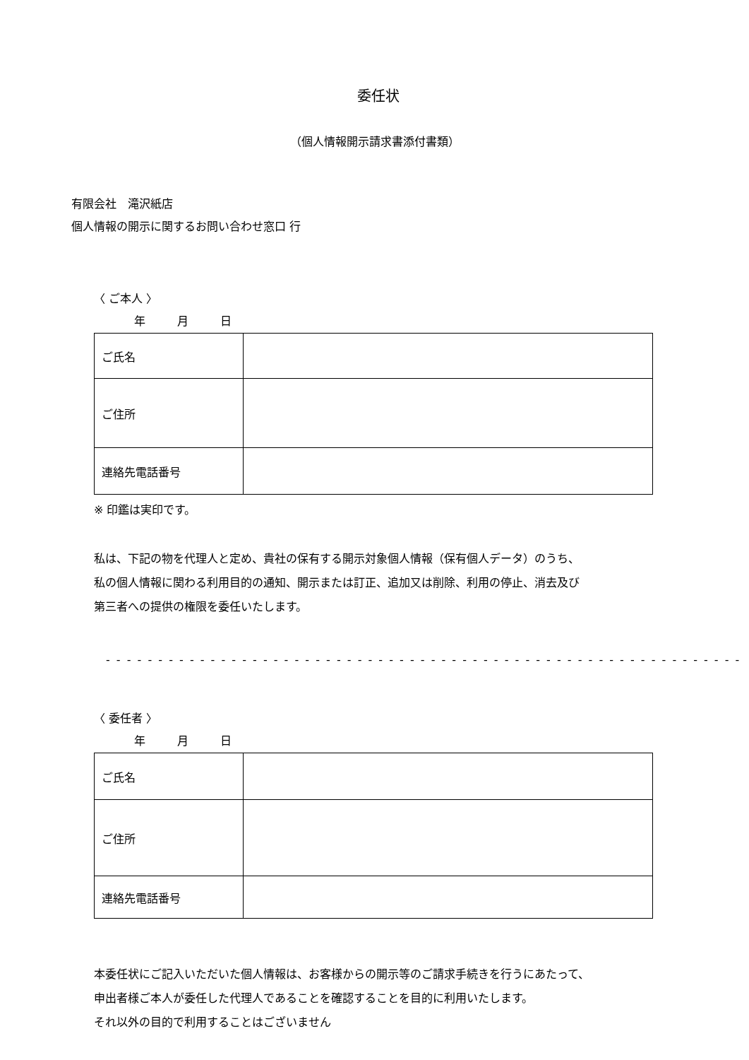委任状
（個人情報開示請求書添付書類）
有限会社　滝沢紙店
個人情報の開示に関するお問い合わせ窓口 行
〈 ご本人 〉
年 月 日
| ご氏名 | |
| ご住所 | |
| 連絡先電話番号 | |
※ 印鑑は実印です。
私は、下記の物を代理人と定め、貴社の保有する開示対象個人情報（保有個人データ）のうち、
私の個人情報に関わる利用目的の通知、開示または訂正、追加又は削除、利用の停止、消去及び
第三者への提供の権限を委任いたします。
- - - - - - - - - - - - - - - - - - - - - - - - - - - - - - - - - - - - - - - - - - - - - - - - - - - - - - - - - - - - -
〈 委任者 〉
年 月 日
| ご氏名 | |
| ご住所 | |
| 連絡先電話番号 | |
本委任状にご記入いただいた個人情報は、お客様からの開示等のご請求手続きを行うにあたって、
申出者様ご本人が委任した代理人であることを確認することを目的に利用いたします。
それ以外の目的で利用することはございません